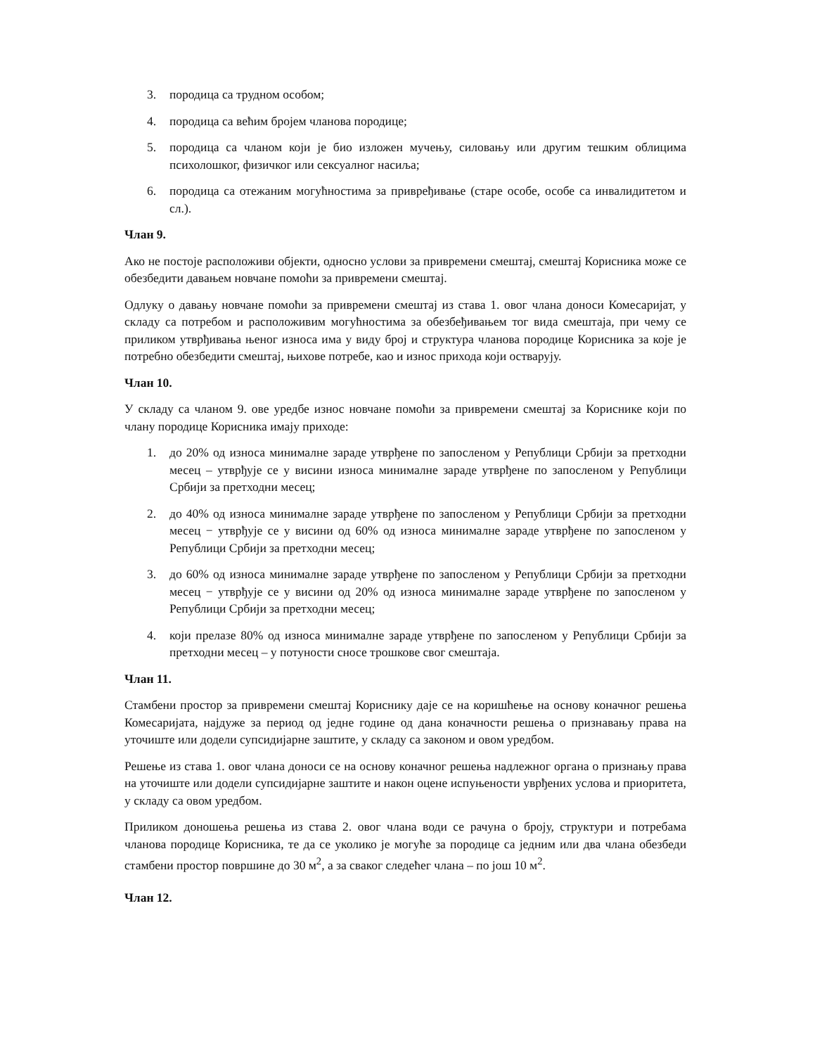3. породица са трудном особом;
4. породица са већим бројем чланова породице;
5. породица са чланом који је био изложен мучењу, силовању или другим тешким облицима психолошког, физичког или сексуалног насиља;
6. породица са отежаним могућностима за привређивање (старе особе, особе са инвалидитетом и сл.).
Члан 9.
Ако не постоје расположиви објекти, односно услови за привремени смештај, смештај Корисника може се обезбедити давањем новчане помоћи за привремени смештај.
Одлуку о давању новчане помоћи за привремени смештај из става 1. овог члана доноси Комесаријат, у складу са потребом и расположивим могућностима за обезбеђивањем тог вида смештаја, при чему се приликом утврђивања њеног износа има у виду број и структура чланова породице Корисника за које је потребно обезбедити смештај, њихове потребе, као и износ прихода који остварују.
Члан 10.
У складу са чланом 9. ове уредбе износ новчане помоћи за привремени смештај за Кориснике који по члану породице Корисника имају приходе:
1. до 20% од износа минималне зараде утврђене по запосленом у Републици Србији за претходни месец – утврђује се у висини износа минималне зараде утврђене по запосленом у Републици Србији за претходни месец;
2. до 40% од износа минималне зараде утврђене по запосленом у Републици Србији за претходни месец − утврђује се у висини од 60% од износа минималне зараде утврђене по запосленом у Републици Србији за претходни месец;
3. до 60% од износа минималне зараде утврђене по запосленом у Републици Србији за претходни месец − утврђује се у висини од 20% од износа минималне зараде утврђене по запосленом у Републици Србији за претходни месец;
4. који прелазе 80% од износа минималне зараде утврђене по запосленом у Републици Србији за претходни месец – у потуности сносе трошкове свог смештаја.
Члан 11.
Стамбени простор за привремени смештај Кориснику даје се на коришћење на основу коначног решења Комесаријата, најдуже за период од једне године од дана коначности решења о признавању права на уточиште или додели супсидијарне заштите, у складу са законом и овом уредбом.
Решење из става 1. овог члана доноси се на основу коначног решења надлежног органа о признању права на уточиште или додели супсидијарне заштите и након оцене испуњености уврђених услова и приоритета, у складу са овом уредбом.
Приликом доношења решења из става 2. овог члана води се рачуна о броју, структури и потребама чланова породице Корисника, те да се уколико је могуће за породице са једним или два члана обезбеди стамбени простор површине до 30 м<sup>2</sup>, а за сваког следећег члана – по још 10 м<sup>2</sup>.
Члан 12.